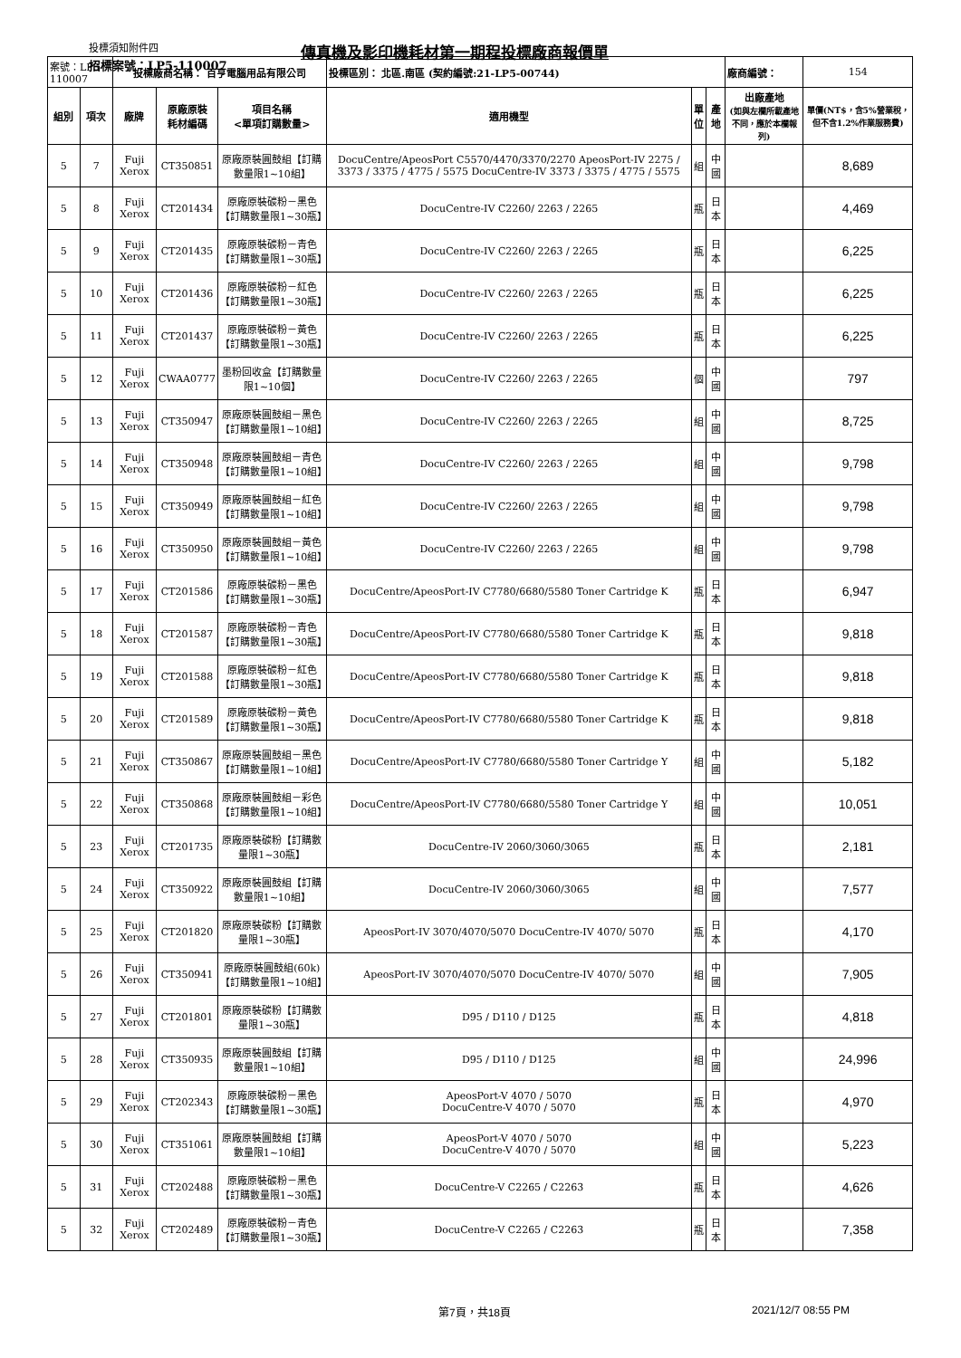投標須知附件四 傳真機及影印機耗材第一期程投標廠商報價單
招標案號：LP5-110007
| 案號：LP5-110007 | | 投標廠商名稱： 百亨電腦用品有限公司 | | | 投標區別： 北區.南區 (契約編號:21-LP5-00744) | | | 廠商編號： | 154 |
| 組別 | 項次 | 廠牌 | 原廠原裝 耗材編碼 | 項目名稱 <單項訂購數量> | 適用機型 | 單 位 | 產地 | 出廠產地 (如與左欄所載產地不同，應於本欄報列) | 單價(NT$，含5%營業稅，但不含1.2%作業服務費) |
| 5 | 7 | Fuji Xerox | CT350851 | 原廠原裝圓鼓組【訂購數量限1~10組】 | DocuCentre/ApeosPort C5570/4470/3370/2270 ApeosPort-IV 2275 / 3373 / 3375 / 4775 / 5575 DocuCentre-IV 3373 / 3375 / 4775 / 5575 | 組 | 中國 | | 8,689 |
| 5 | 8 | Fuji Xerox | CT201434 | 原廠原裝碳粉－黑色【訂購數量限1~30瓶】 | DocuCentre-IV C2260/ 2263 / 2265 | 瓶 | 日本 | | 4,469 |
| 5 | 9 | Fuji Xerox | CT201435 | 原廠原裝碳粉－青色【訂購數量限1~30瓶】 | DocuCentre-IV C2260/ 2263 / 2265 | 瓶 | 日本 | | 6,225 |
| 5 | 10 | Fuji Xerox | CT201436 | 原廠原裝碳粉－紅色【訂購數量限1~30瓶】 | DocuCentre-IV C2260/ 2263 / 2265 | 瓶 | 日本 | | 6,225 |
| 5 | 11 | Fuji Xerox | CT201437 | 原廠原裝碳粉－黃色【訂購數量限1~30瓶】 | DocuCentre-IV C2260/ 2263 / 2265 | 瓶 | 日本 | | 6,225 |
| 5 | 12 | Fuji Xerox | CWAA0777 | 墨粉回收盒【訂購數量限1~10個】 | DocuCentre-IV C2260/ 2263 / 2265 | 個 | 中國 | | 797 |
| 5 | 13 | Fuji Xerox | CT350947 | 原廠原裝圓鼓組－黑色【訂購數量限1~10組】 | DocuCentre-IV C2260/ 2263 / 2265 | 組 | 中國 | | 8,725 |
| 5 | 14 | Fuji Xerox | CT350948 | 原廠原裝圓鼓組－青色【訂購數量限1~10組】 | DocuCentre-IV C2260/ 2263 / 2265 | 組 | 中國 | | 9,798 |
| 5 | 15 | Fuji Xerox | CT350949 | 原廠原裝圓鼓組－紅色【訂購數量限1~10組】 | DocuCentre-IV C2260/ 2263 / 2265 | 組 | 中國 | | 9,798 |
| 5 | 16 | Fuji Xerox | CT350950 | 原廠原裝圓鼓組－黃色【訂購數量限1~10組】 | DocuCentre-IV C2260/ 2263 / 2265 | 組 | 中國 | | 9,798 |
| 5 | 17 | Fuji Xerox | CT201586 | 原廠原裝碳粉－黑色【訂購數量限1~30瓶】 | DocuCentre/ApeosPort-IV C7780/6680/5580 Toner Cartridge K | 瓶 | 日本 | | 6,947 |
| 5 | 18 | Fuji Xerox | CT201587 | 原廠原裝碳粉－青色【訂購數量限1~30瓶】 | DocuCentre/ApeosPort-IV C7780/6680/5580 Toner Cartridge K | 瓶 | 日本 | | 9,818 |
| 5 | 19 | Fuji Xerox | CT201588 | 原廠原裝碳粉－紅色【訂購數量限1~30瓶】 | DocuCentre/ApeosPort-IV C7780/6680/5580 Toner Cartridge K | 瓶 | 日本 | | 9,818 |
| 5 | 20 | Fuji Xerox | CT201589 | 原廠原裝碳粉－黃色【訂購數量限1~30瓶】 | DocuCentre/ApeosPort-IV C7780/6680/5580 Toner Cartridge K | 瓶 | 日本 | | 9,818 |
| 5 | 21 | Fuji Xerox | CT350867 | 原廠原裝圓鼓組－黑色【訂購數量限1~10組】 | DocuCentre/ApeosPort-IV C7780/6680/5580 Toner Cartridge Y | 組 | 中國 | | 5,182 |
| 5 | 22 | Fuji Xerox | CT350868 | 原廠原裝圓鼓組－彩色【訂購數量限1~10組】 | DocuCentre/ApeosPort-IV C7780/6680/5580 Toner Cartridge Y | 組 | 中國 | | 10,051 |
| 5 | 23 | Fuji Xerox | CT201735 | 原廠原裝碳粉【訂購數量限1~30瓶】 | DocuCentre-IV 2060/3060/3065 | 瓶 | 日本 | | 2,181 |
| 5 | 24 | Fuji Xerox | CT350922 | 原廠原裝圓鼓組【訂購數量限1~10組】 | DocuCentre-IV 2060/3060/3065 | 組 | 中國 | | 7,577 |
| 5 | 25 | Fuji Xerox | CT201820 | 原廠原裝碳粉【訂購數量限1~30瓶】 | ApeosPort-IV 3070/4070/5070 DocuCentre-IV 4070/ 5070 | 瓶 | 日本 | | 4,170 |
| 5 | 26 | Fuji Xerox | CT350941 | 原廠原裝圓鼓組(60k)【訂購數量限1~10組】 | ApeosPort-IV 3070/4070/5070 DocuCentre-IV 4070/ 5070 | 組 | 中國 | | 7,905 |
| 5 | 27 | Fuji Xerox | CT201801 | 原廠原裝碳粉【訂購數量限1~30瓶】 | D95 / D110 / D125 | 瓶 | 日本 | | 4,818 |
| 5 | 28 | Fuji Xerox | CT350935 | 原廠原裝圓鼓組【訂購數量限1~10組】 | D95 / D110 / D125 | 組 | 中國 | | 24,996 |
| 5 | 29 | Fuji Xerox | CT202343 | 原廠原裝碳粉－黑色【訂購數量限1~30瓶】 | ApeosPort-V 4070 / 5070 DocuCentre-V 4070 / 5070 | 瓶 | 日本 | | 4,970 |
| 5 | 30 | Fuji Xerox | CT351061 | 原廠原裝圓鼓組【訂購數量限1~10組】 | ApeosPort-V 4070 / 5070 DocuCentre-V 4070 / 5070 | 組 | 中國 | | 5,223 |
| 5 | 31 | Fuji Xerox | CT202488 | 原廠原裝碳粉－黑色【訂購數量限1~30瓶】 | DocuCentre-V C2265 / C2263 | 瓶 | 日本 | | 4,626 |
| 5 | 32 | Fuji Xerox | CT202489 | 原廠原裝碳粉－青色【訂購數量限1~30瓶】 | DocuCentre-V C2265 / C2263 | 瓶 | 日本 | | 7,358 |
第7頁，共18頁 2021/12/7 08:55 PM